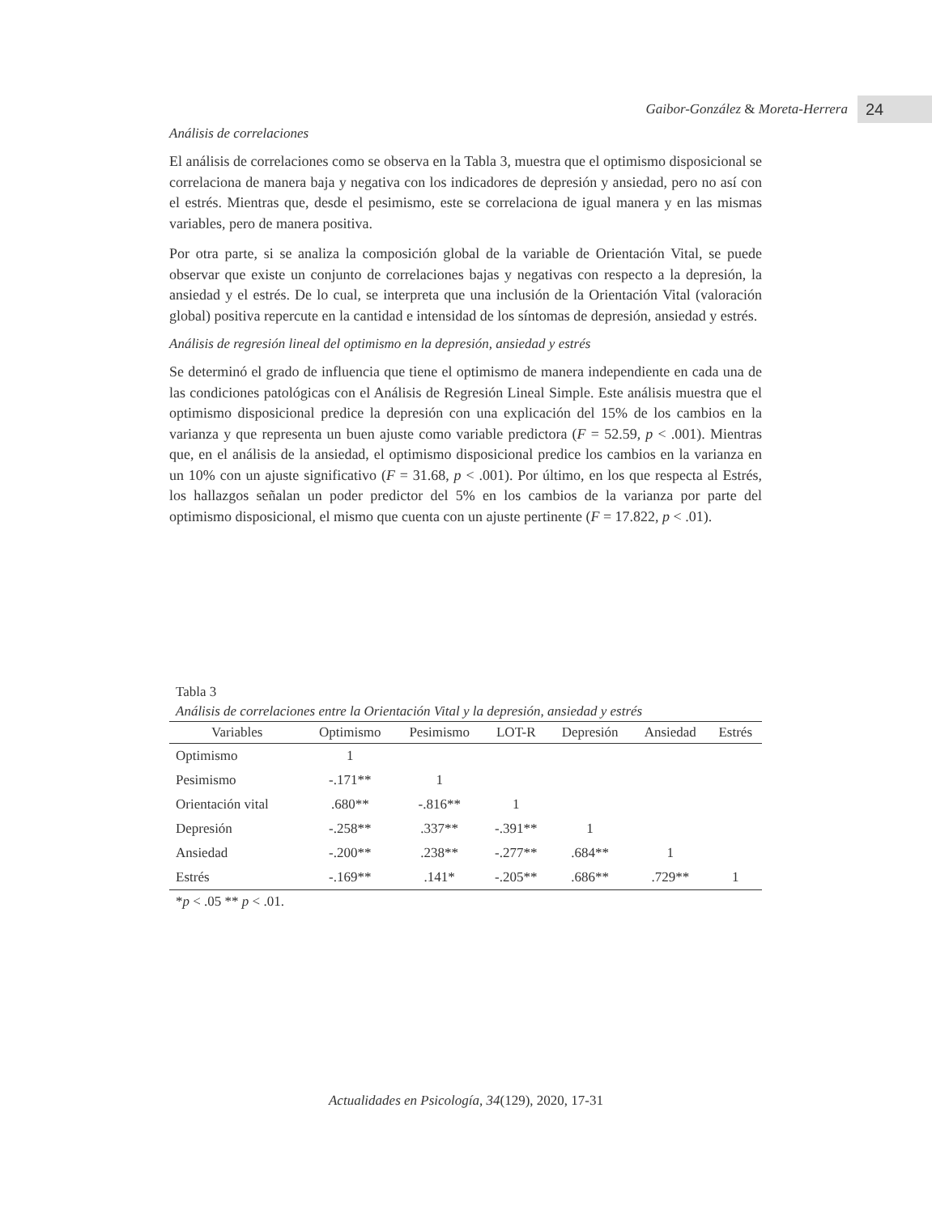Gaibor-González & Moreta-Herrera 24
Análisis de correlaciones
El análisis de correlaciones como se observa en la Tabla 3, muestra que el optimismo disposicional se correlaciona de manera baja y negativa con los indicadores de depresión y ansiedad, pero no así con el estrés. Mientras que, desde el pesimismo, este se correlaciona de igual manera y en las mismas variables, pero de manera positiva.
Por otra parte, si se analiza la composición global de la variable de Orientación Vital, se puede observar que existe un conjunto de correlaciones bajas y negativas con respecto a la depresión, la ansiedad y el estrés. De lo cual, se interpreta que una inclusión de la Orientación Vital (valoración global) positiva repercute en la cantidad e intensidad de los síntomas de depresión, ansiedad y estrés.
Análisis de regresión lineal del optimismo en la depresión, ansiedad y estrés
Se determinó el grado de influencia que tiene el optimismo de manera independiente en cada una de las condiciones patológicas con el Análisis de Regresión Lineal Simple. Este análisis muestra que el optimismo disposicional predice la depresión con una explicación del 15% de los cambios en la varianza y que representa un buen ajuste como variable predictora (F = 52.59, p < .001). Mientras que, en el análisis de la ansiedad, el optimismo disposicional predice los cambios en la varianza en un 10% con un ajuste significativo (F = 31.68, p < .001). Por último, en los que respecta al Estrés, los hallazgos señalan un poder predictor del 5% en los cambios de la varianza por parte del optimismo disposicional, el mismo que cuenta con un ajuste pertinente (F = 17.822, p < .01).
Tabla 3
Análisis de correlaciones entre la Orientación Vital y la depresión, ansiedad y estrés
| Variables | Optimismo | Pesimismo | LOT-R | Depresión | Ansiedad | Estrés |
| --- | --- | --- | --- | --- | --- | --- |
| Optimismo | 1 | | | | | |
| Pesimismo | -.171** | 1 | | | | |
| Orientación vital | .680** | -.816** | 1 | | | |
| Depresión | -.258** | .337** | -.391** | 1 | | |
| Ansiedad | -.200** | .238** | -.277** | .684** | 1 | |
| Estrés | -.169** | .141* | -.205** | .686** | .729** | 1 |
*p < .05 ** p < .01.
Actualidades en Psicología, 34(129), 2020, 17-31